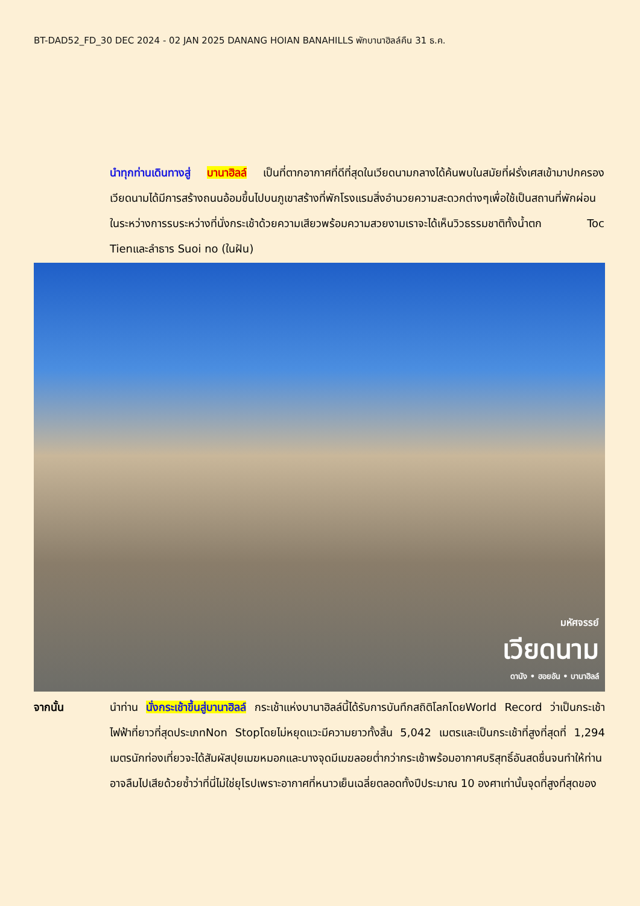BT-DAD52_FD_30 DEC 2024 - 02 JAN 2025 DANANG HOIAN BANAHILLS พักบานาฮิลล์คืน 31 ธ.ค.
นำทุกท่านเดินทางสู่ บานาฮิลล์ เป็นที่ตากอากาศที่ดีที่สุดในเวียดนามกลางได้ค้นพบในสมัยที่ฝรั่งเศสเข้ามาปกครองเวียดนามได้มีการสร้างถนนอ้อมขึ้นไปบนภูเขาสร้างที่พักโรงแรมสิ่งอำนวยความสะดวกต่างๆเพื่อใช้เป็นสถานที่พักผ่อนในระหว่างการรบระหว่างที่นั่งกระเช้าด้วยความเสียวพร้อมความสวยงามเราจะได้เห็นวิวธรรมชาติทั้งน้ำตก Toc Tienและลำธาร Suoi no (ในฝัน)
มหัศจรรย์
เวียดนาม
ดานัง • ฮอยอัน • บานาฮิลล์
จากนั้น นำท่าน นั่งกระเช้าขึ้นสู่บานาฮิลล์ กระเช้าแห่งบานาฮิลล์นี้ได้รับการบันทึกสถิติโลกโดยWorld Record ว่าเป็นกระเช้าไฟฟ้าที่ยาวที่สุดประเภทNon Stopโดยไม่หยุดแวะมีความยาวทั้งสิ้น 5,042 เมตรและเป็นกระเช้าที่สูงที่สุดที่ 1,294 เมตรนักท่องเที่ยวจะได้สัมผัสปุยเมฆหมอกและบางจุดมีเมฆลอยต่ำกว่ากระเช้าพร้อมอากาศบริสุทธิ์อันสดชื่นจนทำให้ท่านอาจลืมไปเสียด้วยซ้ำว่าที่นี่ไม่ใช่ยุโรปเพราะอากาศที่หนาวเย็นเฉลี่ยตลอดทั้งปีประมาณ 10 องศาเท่านั้นจุดที่สูงที่สุดของ